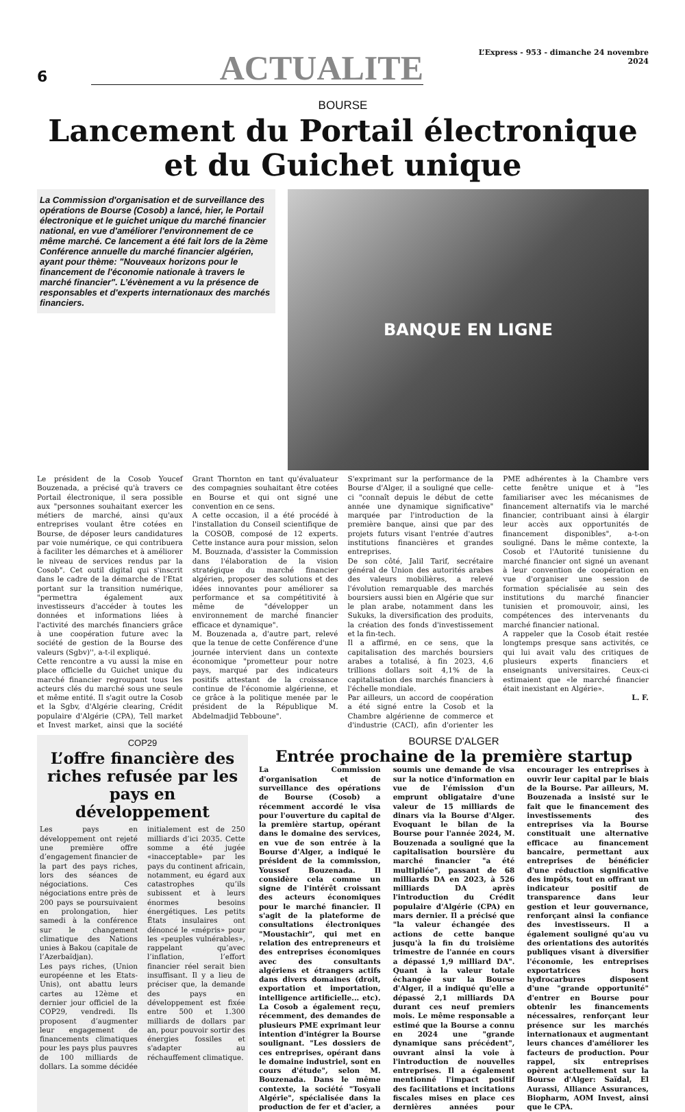6
ACTUALITE
L’Express - 953 - dimanche 24 novembre 2024
BOURSE
Lancement du Portail électronique
et du Guichet unique
La Commission d'organisation et de surveillance des opérations de Bourse (Cosob) a lancé, hier, le Portail électronique et le guichet unique du marché financier national, en vue d'améliorer l'environnement de ce même marché. Ce lancement a été fait lors de la 2ème Conférence annuelle du marché financier algérien, ayant pour thème: "Nouveaux horizons pour le financement de l'économie nationale à travers le marché financier". L’évènement a vu la présence de responsables et d'experts internationaux des marchés financiers.
BANQUE EN LIGNE
Le président de la Cosob Youcef Bouzenada, a précisé qu'à travers ce Portail électronique, il sera possible aux "personnes souhaitant exercer les métiers de marché, ainsi qu'aux entreprises voulant être cotées en Bourse, de déposer leurs candidatures par voie numérique, ce qui contribuera à faciliter les démarches et à améliorer le niveau de services rendus par la Cosob". Cet outil digital qui s'inscrit dans le cadre de la démarche de l'Etat portant sur la transition numérique, "permettra également aux investisseurs d'accéder à toutes les données et informations liées à l'activité des marchés financiers grâce à une coopération future avec la société de gestion de la Bourse des valeurs (Sgbv)'', a-t-il expliqué.
Cette rencontre a vu aussi la mise en place officielle du Guichet unique du marché financier regroupant tous les acteurs clés du marché sous une seule et même entité. Il s'agit outre la Cosob et la Sgbv, d'Algérie clearing, Crédit populaire d'Algérie (CPA), Tell market et Invest market, ainsi que la société Grant Thornton en tant qu'évaluateur des compagnies souhaitant être cotées en Bourse et qui ont signé une convention en ce sens.
A cette occasion, il a été procédé à l'installation du Conseil scientifique de la COSOB, composé de 12 experts. Cette instance aura pour mission, selon M. Bouznada, d'assister la Commission dans l'élaboration de la vision stratégique du marché financier algérien, proposer des solutions et des idées innovantes pour améliorer sa performance et sa compétitivité à même de "développer un environnement de marché financier efficace et dynamique".
M. Bouzenada a, d'autre part, relevé que la tenue de cette Conférence d'une journée intervient dans un contexte économique "prometteur pour notre pays, marqué par des indicateurs positifs attestant de la croissance continue de l'économie algérienne, et ce grâce à la politique menée par le président de la République M. Abdelmadjid Tebboune".
S'exprimant sur la performance de la Bourse d'Alger, il a souligné que celle-ci "connaît depuis le début de cette année une dynamique significative" marquée par l'introduction de la première banque, ainsi que par des projets futurs visant l'entrée d'autres institutions financières et grandes entreprises.
De son côté, Jalil Tarif, secrétaire général de Union des autorités arabes des valeurs mobilières, a relevé l'évolution remarquable des marchés boursiers aussi bien en Algérie que sur le plan arabe, notamment dans les Sukuks, la diversification des produits, la création des fonds d'investissement et la fin-tech.
Il a affirmé, en ce sens, que la capitalisation des marchés boursiers arabes a totalisé, à fin 2023, 4,6 trillions dollars soit 4,1% de la capitalisation des marchés financiers à l'échelle mondiale.
Par ailleurs, un accord de coopération a été signé entre la Cosob et la Chambre algérienne de commerce et d'industrie (CACI), afin d'orienter les PME adhérentes à la Chambre vers cette fenêtre unique et à "les familiariser avec les mécanismes de financement alternatifs via le marché financier, contribuant ainsi à élargir leur accès aux opportunités de financement disponibles", a-t-on souligné. Dans le même contexte, la Cosob et l'Autorité tunisienne du marché financier ont signé un avenant à leur convention de coopération en vue d'organiser une session de formation spécialisée au sein des institutions du marché financier tunisien et promouvoir, ainsi, les compétences des intervenants du marché financier national.
A rappeler que la Cosob était restée longtemps presque sans activités, ce qui lui avait valu des critiques de plusieurs experts financiers et enseignants universitaires. Ceux-ci estimaient que «le marché financier était inexistant en Algérie».
L. F.
COP29
L’offre financière des riches refusée par les pays en développement
Les pays en développement ont rejeté une première offre d’engagement financier de la part des pays riches, lors des séances de négociations. Ces négociations entre près de 200 pays se poursuivaient en prolongation, hier samedi à la conférence sur le changement climatique des Nations unies à Bakou (capitale de l’Azerbaïdjan).
Les pays riches, (Union européenne et les Etats-Unis), ont abattu leurs cartes au 12ème et dernier jour officiel de la COP29, vendredi. Ils proposent d’augmenter leur engagement de financements climatiques pour les pays plus pauvres de 100 milliards de dollars. La somme décidée initialement est de 250 milliards d’ici 2035. Cette somme a été jugée «inacceptable» par les pays du continent africain, notamment, eu égard aux catastrophes qu’ils subissent et à leurs énormes besoins énergétiques. Les petits États insulaires ont dénoncé le «mépris» pour les «peuples vulnérables», rappelant qu’avec l’inflation, l’effort financier réel serait bien insuffisant. Il y a lieu de préciser que, la demande des pays en développement est fixée entre 500 et 1.300 milliards de dollars par an, pour pouvoir sortir des énergies fossiles et s'adapter au réchauffement climatique.
BOURSE D'ALGER
Entrée prochaine de la première startup
La Commission d'organisation et de surveillance des opérations de Bourse (Cosob) a récemment accordé le visa pour l'ouverture du capital de la première startup, opérant dans le domaine des services, en vue de son entrée à la Bourse d'Alger, a indiqué le président de la commission, Youssef Bouzenada. Il considère cela comme un signe de l'intérêt croissant des acteurs économiques pour le marché financier. Il s'agit de la plateforme de consultations électroniques "Moustachir", qui met en relation des entrepreneurs et des entreprises économiques avec des consultants algériens et étrangers actifs dans divers domaines (droit, exportation et importation, intelligence artificielle... etc). La Cosob a également reçu, récemment, des demandes de plusieurs PME exprimant leur intention d'intégrer la Bourse soulignant. "Les dossiers de ces entreprises, opérant dans le domaine industriel, sont en cours d'étude", selon M. Bouzenada. Dans le même contexte, la société "Tosyali Algérie", spécialisée dans la production de fer et d'acier, a soumis une demande de visa sur la notice d'information en vue de l'émission d'un emprunt obligataire d'une valeur de 15 milliards de dinars via la Bourse d'Alger. Evoquant le bilan de la Bourse pour l'année 2024, M. Bouzenada a souligné que la capitalisation boursière du marché financier "a été multipliée", passant de 68 milliards DA en 2023, à 526 milliards DA après l'introduction du Crédit populaire d'Algérie (CPA) en mars dernier. Il a précisé que "la valeur échangée des actions de cette banque jusqu'à la fin du troisième trimestre de l'année en cours a dépassé 1,9 milliard DA". Quant à la valeur totale échangée sur la Bourse d'Alger, il a indiqué qu'elle a dépassé 2,1 milliards DA durant ces neuf premiers mois. Le même responsable a estimé que la Bourse a connu en 2024 une "grande dynamique sans précédent", ouvrant ainsi la voie à l'introduction de nouvelles entreprises. Il a également mentionné l'impact positif des facilitations et incitations fiscales mises en place ces dernières années pour encourager les entreprises à ouvrir leur capital par le biais de la Bourse. Par ailleurs, M. Bouzenada a insisté sur le fait que le financement des investissements des entreprises via la Bourse constituait une alternative efficace au financement bancaire, permettant aux entreprises de bénéficier d'une réduction significative des impôts, tout en offrant un indicateur positif de transparence dans leur gestion et leur gouvernance, renforçant ainsi la confiance des investisseurs. Il a également souligné qu'au vu des orientations des autorités publiques visant à diversifier l'économie, les entreprises exportatrices hors hydrocarbures disposent d'une "grande opportunité" d'entrer en Bourse pour obtenir les financements nécessaires, renforçant leur présence sur les marchés internationaux et augmentant leurs chances d'améliorer les facteurs de production. Pour rappel, six entreprises opèrent actuellement sur la Bourse d'Alger: Saïdal, El Aurassi, Alliance Assurances, Biopharm, AOM Invest, ainsi que le CPA.